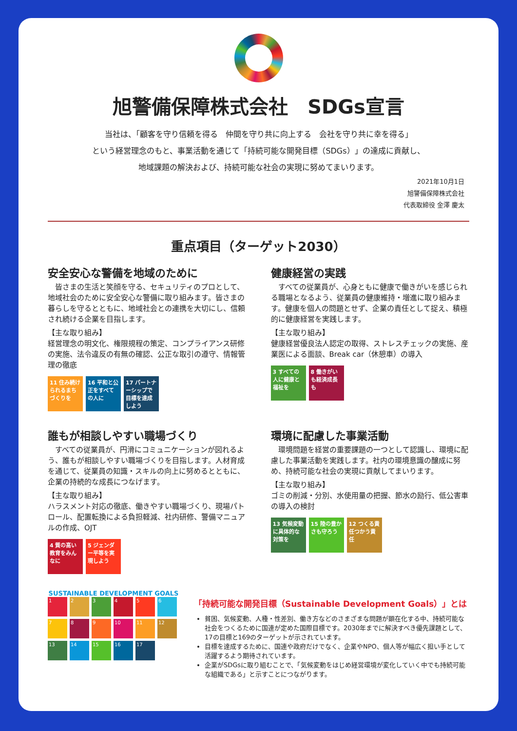旭警備保障株式会社　SDGs宣言
当社は、「顧客を守り信頼を得る　仲間を守り共に向上する　会社を守り共に幸を得る」
という経営理念のもと、事業活動を通じて「持続可能な開発目標（SDGs）」の達成に貢献し、
地域課題の解決および、持続可能な社会の実現に努めてまいります。
2021年10月1日
旭警備保障株式会社
代表取締役 金澤 慶太
重点項目（ターゲット2030）
安全安心な警備を地域のために
　皆さまの生活と笑顔を守る、セキュリティのプロとして、地域社会のために安全安心な警備に取り組みます。皆さまの暮らしを守るとともに、地域社会との連携を大切にし、信頼され続ける企業を目指します。
【主な取り組み】
経営理念の明文化、権限規程の策定、コンプライアンス研修の実施、法令違反の有無の確認、公正な取引の遵守、情報管理の徹底
11 住み続けられるまちづくりを
16 平和と公正をすべての人に
17 パートナーシップで目標を達成しよう
健康経営の実践
　すべての従業員が、心身ともに健康で働きがいを感じられる職場となるよう、従業員の健康維持・増進に取り組みます。健康を個人の問題とせず、企業の責任として捉え、積極的に健康経営を実践します。
【主な取り組み】
健康経営優良法人認定の取得、ストレスチェックの実施、産業医による面談、Break car（休憩車）の導入
3 すべての人に健康と福祉を
8 働きがいも経済成長も
誰もが相談しやすい職場づくり
　すべての従業員が、円滑にコミュニケーションが図れるよう、誰もが相談しやすい職場づくりを目指します。人材育成を通じて、従業員の知識・スキルの向上に努めるとともに、企業の持続的な成長につなげます。
【主な取り組み】
ハラスメント対応の徹底、働きやすい職場づくり、現場パトロール、配置転換による負担軽減、社内研修、警備マニュアルの作成、OJT
4 質の高い教育をみんなに
5 ジェンダー平等を実現しよう
環境に配慮した事業活動
　環境問題を経営の重要課題の一つとして認識し、環境に配慮した事業活動を実践します。社内の環境意識の醸成に努め、持続可能な社会の実現に貢献してまいります。
【主な取り組み】
ゴミの削減・分別、水使用量の把握、節水の励行、低公害車の導入の検討
13 気候変動に具体的な対策を
15 陸の豊かさも守ろう
12 つくる責任つかう責任
SUSTAINABLE DEVELOPMENT GOALS
1
2
3
4
5
6
7
8
9
10
11
12
13
14
15
16
17
「持続可能な開発目標（Sustainable Development Goals）」とは
貧困、気候変動、人種・性差別、働き方などのさまざまな問題が顕在化する中、持続可能な社会をつくるために国連が定めた国際目標です。2030年までに解決すべき優先課題として、17の目標と169のターゲットが示されています。
目標を達成するために、国連や政府だけでなく、企業やNPO、個人等が幅広く担い手として活躍するよう期待されています。
企業がSDGsに取り組むことで、「気候変動をはじめ経営環境が変化していく中でも持続可能な組織である」と示すことにつながります。